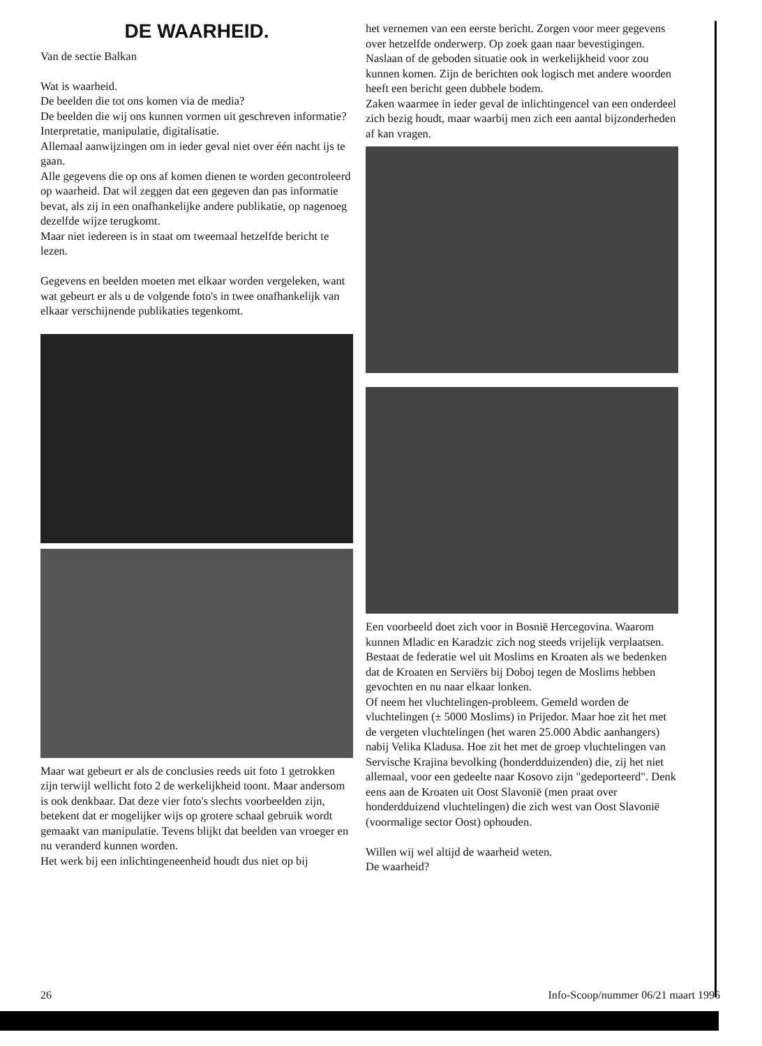DE WAARHEID.
Van de sectie Balkan
Wat is waarheid.
De beelden die tot ons komen via de media?
De beelden die wij ons kunnen vormen uit geschreven informatie?
Interpretatie, manipulatie, digitalisatie.
Allemaal aanwijzingen om in ieder geval niet over één nacht ijs te gaan.
Alle gegevens die op ons af komen dienen te worden gecontroleerd op waarheid. Dat wil zeggen dat een gegeven dan pas informatie bevat, als zij in een onafhankelijke andere publikatie, op nagenoeg dezelfde wijze terugkomt.
Maar niet iedereen is in staat om tweemaal hetzelfde bericht te lezen.
Gegevens en beelden moeten met elkaar worden vergeleken, want wat gebeurt er als u de volgende foto's in twee onafhankelijk van elkaar verschijnende publikaties tegenkomt.
Maar wat gebeurt er als de conclusies reeds uit foto 1 getrokken zijn terwijl wellicht foto 2 de werkelijkheid toont. Maar andersom is ook denkbaar. Dat deze vier foto's slechts voorbeelden zijn, betekent dat er mogelijker wijs op grotere schaal gebruik wordt gemaakt van manipulatie. Tevens blijkt dat beelden van vroeger en nu veranderd kunnen worden.
Het werk bij een inlichtingeneenheid houdt dus niet op bij
het vernemen van een eerste bericht. Zorgen voor meer gegevens over hetzelfde onderwerp. Op zoek gaan naar bevestigingen. Naslaan of de geboden situatie ook in werkelijkheid voor zou kunnen komen. Zijn de berichten ook logisch met andere woorden heeft een bericht geen dubbele bodem.
Zaken waarmee in ieder geval de inlichtingencel van een onderdeel zich bezig houdt, maar waarbij men zich een aantal bijzonderheden af kan vragen.
Een voorbeeld doet zich voor in Bosnië Hercegovina. Waarom kunnen Mladic en Karadzic zich nog steeds vrijelijk verplaatsen. Bestaat de federatie wel uit Moslims en Kroaten als we bedenken dat de Kroaten en Serviërs bij Doboj tegen de Moslims hebben gevochten en nu naar elkaar lonken.
Of neem het vluchtelingen-probleem. Gemeld worden de vluchtelingen (± 5000 Moslims) in Prijedor. Maar hoe zit het met de vergeten vluchtelingen (het waren 25.000 Abdic aanhangers) nabij Velika Kladusa. Hoe zit het met de groep vluchtelingen van Servische Krajina bevolking (honderdduizenden) die, zij het niet allemaal, voor een gedeelte naar Kosovo zijn "gedeporteerd". Denk eens aan de Kroaten uit Oost Slavonië (men praat over honderdduizend vluchtelingen) die zich west van Oost Slavonië (voormalige sector Oost) ophouden.
Willen wij wel altijd de waarheid weten.
De waarheid?
26 Info-Scoop/nummer 06/21 maart 1996